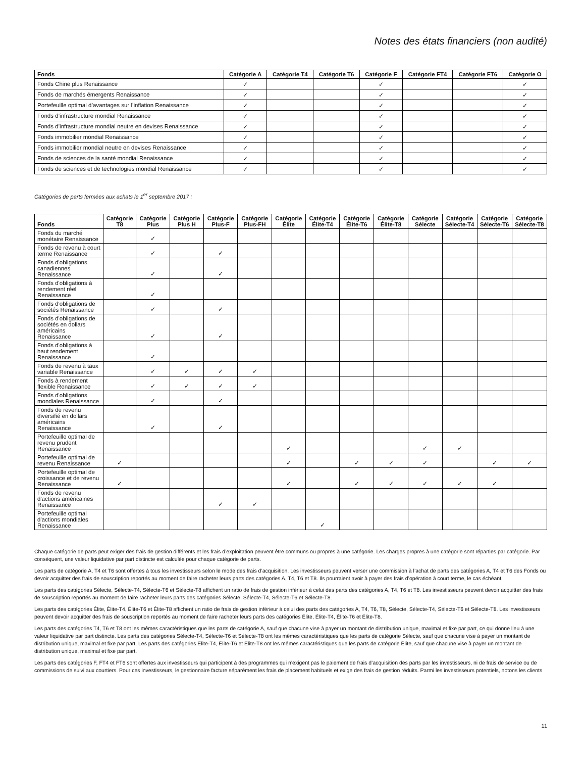Notes des états financiers (non audité)
| Fonds | Catégorie A | Catégorie T4 | Catégorie T6 | Catégorie F | Catégorie FT4 | Catégorie FT6 | Catégorie O |
| --- | --- | --- | --- | --- | --- | --- | --- |
| Fonds Chine plus Renaissance | ✓ | | | ✓ | | | ✓ |
| Fonds de marchés émergents Renaissance | ✓ | | | ✓ | | | ✓ |
| Portefeuille optimal d’avantages sur l’inflation Renaissance | ✓ | | | ✓ | | | ✓ |
| Fonds d’infrastructure mondial Renaissance | ✓ | | | ✓ | | | ✓ |
| Fonds d’infrastructure mondial neutre en devises Renaissance | ✓ | | | ✓ | | | ✓ |
| Fonds immobilier mondial Renaissance | ✓ | | | ✓ | | | ✓ |
| Fonds immobilier mondial neutre en devises Renaissance | ✓ | | | ✓ | | | ✓ |
| Fonds de sciences de la santé mondial Renaissance | ✓ | | | ✓ | | | ✓ |
| Fonds de sciences et de technologies mondial Renaissance | ✓ | | | ✓ | | | ✓ |
Catégories de parts fermées aux achats le 1<sup>er</sup> septembre 2017 :
| Fonds | Catégorie T8 | Catégorie Plus | Catégorie Plus H | Catégorie Plus-F | Catégorie Plus-FH | Catégorie Élite | Catégorie Élite-T4 | Catégorie Élite-T6 | Catégorie Élite-T8 | Catégorie Sélecte | Catégorie Sélecte-T4 | Catégorie Sélecte-T6 | Catégorie Sélecte-T8 |
| --- | --- | --- | --- | --- | --- | --- | --- | --- | --- | --- | --- | --- | --- |
| Fonds du marché monétaire Renaissance | | ✓ | | | | | | | | | | | |
| Fonds de revenu à court terme Renaissance | | ✓ | | ✓ | | | | | | | | | |
| Fonds d'obligations canadiennes Renaissance | | ✓ | | ✓ | | | | | | | | | |
| Fonds d'obligations à rendement réel Renaissance | | ✓ | | | | | | | | | | | |
| Fonds d'obligations de sociétés Renaissance | | ✓ | | ✓ | | | | | | | | | |
| Fonds d'obligations de sociétés en dollars américains Renaissance | | ✓ | | ✓ | | | | | | | | | |
| Fonds d'obligations à haut rendement Renaissance | | ✓ | | | | | | | | | | | |
| Fonds de revenu à taux variable Renaissance | | ✓ | ✓ | ✓ | ✓ | | | | | | | | |
| Fonds à rendement flexible Renaissance | | ✓ | ✓ | ✓ | ✓ | | | | | | | | |
| Fonds d'obligations mondiales Renaissance | | ✓ | | ✓ | | | | | | | | | |
| Fonds de revenu diversifié en dollars américains Renaissance | | ✓ | | ✓ | | | | | | | | | |
| Portefeuille optimal de revenu prudent Renaissance | | | | | | ✓ | | | | ✓ | ✓ | | |
| Portefeuille optimal de revenu Renaissance | ✓ | | | | | ✓ | | ✓ | ✓ | ✓ | | ✓ | ✓ |
| Portefeuille optimal de croissance et de revenu Renaissance | ✓ | | | | | ✓ | | ✓ | ✓ | ✓ | ✓ | ✓ | |
| Fonds de revenu d'actions américaines Renaissance | | | | ✓ | ✓ | | | | | | | | |
| Portefeuille optimal d'actions mondiales Renaissance | | | | | | | ✓ | | | | | | |
Chaque catégorie de parts peut exiger des frais de gestion différents et les frais d’exploitation peuvent être communs ou propres à une catégorie. Les charges propres à une catégorie sont réparties par catégorie. Par conséquent, une valeur liquidative par part distincte est calculée pour chaque catégorie de parts.
Les parts de catégorie A, T4 et T6 sont offertes à tous les investisseurs selon le mode des frais d’acquisition. Les investisseurs peuvent verser une commission à l’achat de parts des catégories A, T4 et T6 des Fonds ou devoir acquitter des frais de souscription reportés au moment de faire racheter leurs parts des catégories A, T4, T6 et T8. Ils pourraient avoir à payer des frais d’opération à court terme, le cas échéant.
Les parts des catégories Sélecte, Sélecte-T4, Sélecte-T6 et Sélecte-T8 affichent un ratio de frais de gestion inférieur à celui des parts des catégories A, T4, T6 et T8. Les investisseurs peuvent devoir acquitter des frais de souscription reportés au moment de faire racheter leurs parts des catégories Sélecte, Sélecte-T4, Sélecte-T6 et Sélecte-T8.
Les parts des catégories Élite, Élite-T4, Élite-T6 et Élite-T8 affichent un ratio de frais de gestion inférieur à celui des parts des catégories A, T4, T6, T8, Sélecte, Sélecte-T4, Sélecte-T6 et Sélecte-T8. Les investisseurs peuvent devoir acquitter des frais de souscription reportés au moment de faire racheter leurs parts des catégories Élite, Élite-T4, Élite-T6 et Élite-T8.
Les parts des catégories T4, T6 et T8 ont les mêmes caractéristiques que les parts de catégorie A, sauf que chacune vise à payer un montant de distribution unique, maximal et fixe par part, ce qui donne lieu à une valeur liquidative par part distincte. Les parts des catégories Sélecte-T4, Sélecte-T6 et Sélecte-T8 ont les mêmes caractéristiques que les parts de catégorie Sélecte, sauf que chacune vise à payer un montant de distribution unique, maximal et fixe par part. Les parts des catégories Élite-T4, Élite-T6 et Élite-T8 ont les mêmes caractéristiques que les parts de catégorie Élite, sauf que chacune vise à payer un montant de distribution unique, maximal et fixe par part.
Les parts des catégories F, FT4 et FT6 sont offertes aux investisseurs qui participent à des programmes qui n’exigent pas le paiement de frais d’acquisition des parts par les investisseurs, ni de frais de service ou de commissions de suivi aux courtiers. Pour ces investisseurs, le gestionnaire facture séparément les frais de placement habituels et exige des frais de gestion réduits. Parmi les investisseurs potentiels, notons les clients
11